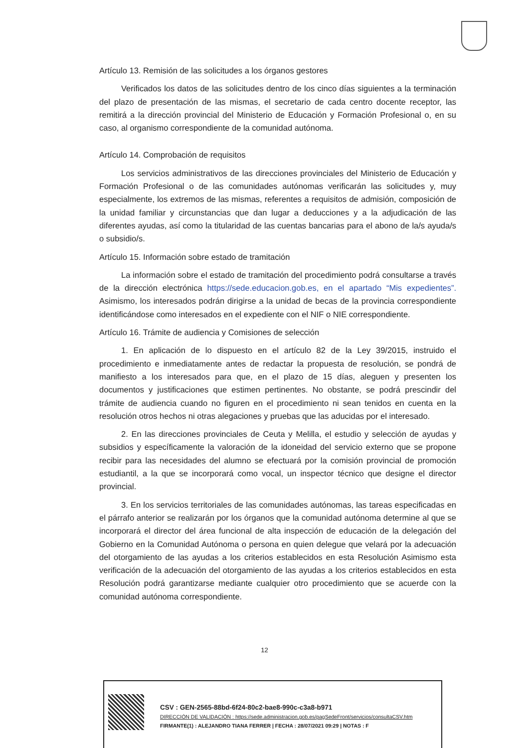Artículo 13. Remisión de las solicitudes a los órganos gestores
Verificados los datos de las solicitudes dentro de los cinco días siguientes a la terminación del plazo de presentación de las mismas, el secretario de cada centro docente receptor, las remitirá a la dirección provincial del Ministerio de Educación y Formación Profesional o, en su caso, al organismo correspondiente de la comunidad autónoma.
Artículo 14. Comprobación de requisitos
Los servicios administrativos de las direcciones provinciales del Ministerio de Educación y Formación Profesional o de las comunidades autónomas verificarán las solicitudes y, muy especialmente, los extremos de las mismas, referentes a requisitos de admisión, composición de la unidad familiar y circunstancias que dan lugar a deducciones y a la adjudicación de las diferentes ayudas, así como la titularidad de las cuentas bancarias para el abono de la/s ayuda/s o subsidio/s.
Artículo 15. Información sobre estado de tramitación
La información sobre el estado de tramitación del procedimiento podrá consultarse a través de la dirección electrónica https://sede.educacion.gob.es, en el apartado “Mis expedientes”. Asimismo, los interesados podrán dirigirse a la unidad de becas de la provincia correspondiente identificándose como interesados en el expediente con el NIF o NIE correspondiente.
Artículo 16. Trámite de audiencia y Comisiones de selección
1. En aplicación de lo dispuesto en el artículo 82 de la Ley 39/2015, instruido el procedimiento e inmediatamente antes de redactar la propuesta de resolución, se pondrá de manifiesto a los interesados para que, en el plazo de 15 días, aleguen y presenten los documentos y justificaciones que estimen pertinentes. No obstante, se podrá prescindir del trámite de audiencia cuando no figuren en el procedimiento ni sean tenidos en cuenta en la resolución otros hechos ni otras alegaciones y pruebas que las aducidas por el interesado.
2. En las direcciones provinciales de Ceuta y Melilla, el estudio y selección de ayudas y subsidios y específicamente la valoración de la idoneidad del servicio externo que se propone recibir para las necesidades del alumno se efectuará por la comisión provincial de promoción estudiantil, a la que se incorporará como vocal, un inspector técnico que designe el director provincial.
3. En los servicios territoriales de las comunidades autónomas, las tareas especificadas en el párrafo anterior se realizarán por los órganos que la comunidad autónoma determine al que se incorporará el director del área funcional de alta inspección de educación de la delegación del Gobierno en la Comunidad Autónoma o persona en quien delegue que velará por la adecuación del otorgamiento de las ayudas a los criterios establecidos en esta Resolución Asimismo esta verificación de la adecuación del otorgamiento de las ayudas a los criterios establecidos en esta Resolución podrá garantizarse mediante cualquier otro procedimiento que se acuerde con la comunidad autónoma correspondiente.
12
CSV : GEN-2565-88bd-6f24-80c2-bae8-990c-c3a8-b971
DIRECCIÓN DE VALIDACIÓN : https://sede.administracion.gob.es/pagSedeFront/servicios/consultaCSV.htm
FIRMANTE(1) : ALEJANDRO TIANA FERRER | FECHA : 28/07/2021 09:29 | NOTAS : F